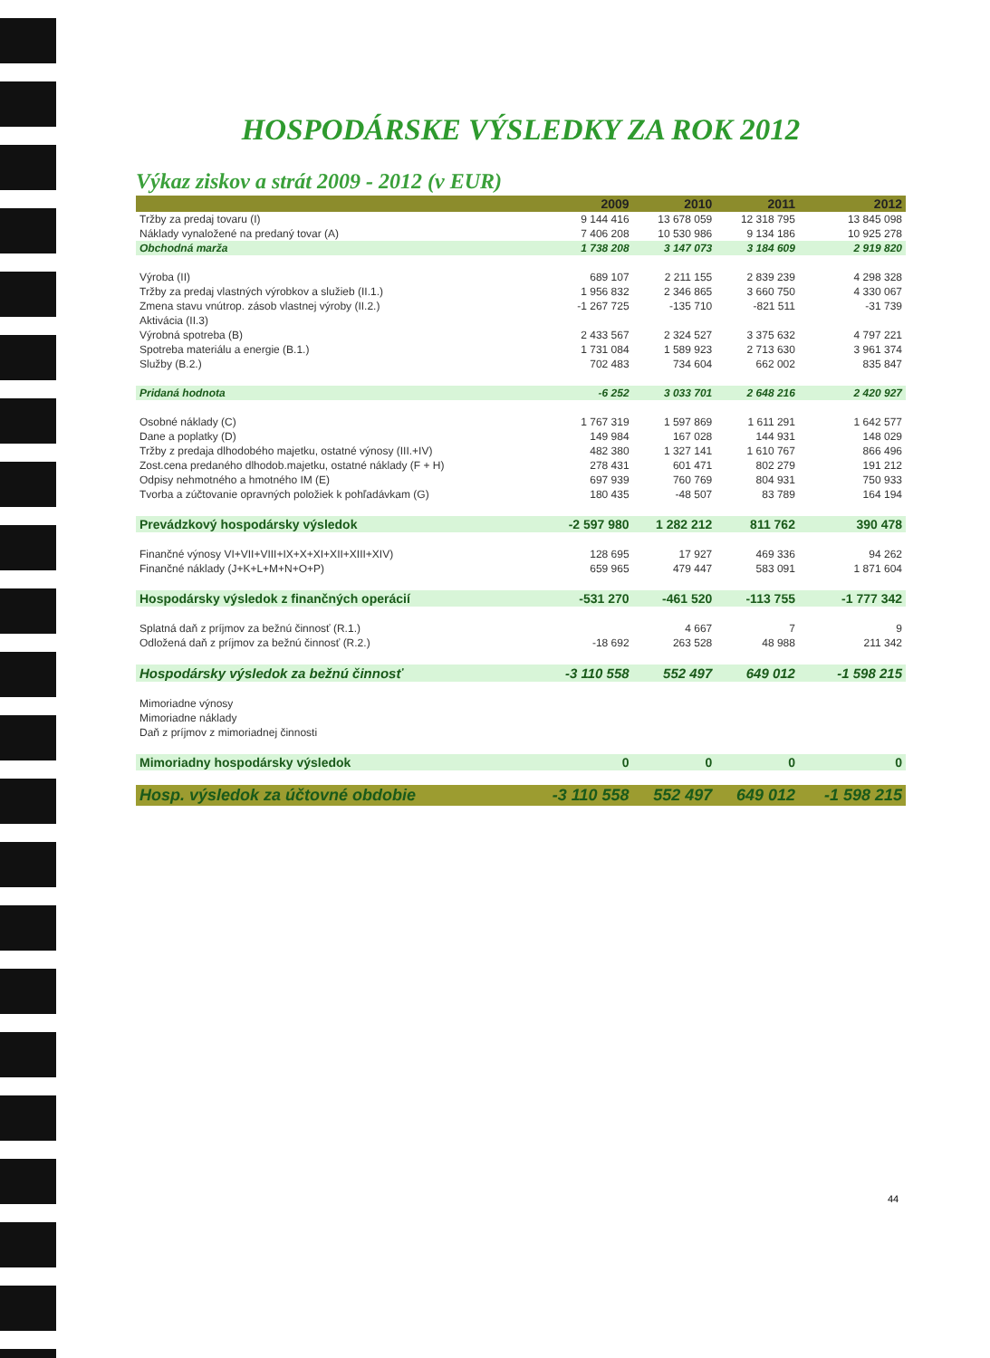HOSPODÁRSKE VÝSLEDKY ZA ROK 2012
Výkaz ziskov a strát 2009 - 2012 (v EUR)
| | 2009 | 2010 | 2011 | 2012 |
| --- | --- | --- | --- | --- |
| Tržby za predaj tovaru (I) | 9 144 416 | 13 678 059 | 12 318 795 | 13 845 098 |
| Náklady vynaložené na predaný tovar (A) | 7 406 208 | 10 530 986 | 9 134 186 | 10 925 278 |
| Obchodná marža | 1 738 208 | 3 147 073 | 3 184 609 | 2 919 820 |
| Výroba (II) | 689 107 | 2 211 155 | 2 839 239 | 4 298 328 |
| Tržby za predaj vlastných výrobkov a služieb (II.1.) | 1 956 832 | 2 346 865 | 3 660 750 | 4 330 067 |
| Zmena stavu vnútrop. zásob vlastnej výroby (II.2.) | -1 267 725 | -135 710 | -821 511 | -31 739 |
| Aktivácia (II.3) | | | | |
| Výrobná spotreba (B) | 2 433 567 | 2 324 527 | 3 375 632 | 4 797 221 |
| Spotreba materiálu a energie (B.1.) | 1 731 084 | 1 589 923 | 2 713 630 | 3 961 374 |
| Služby (B.2.) | 702 483 | 734 604 | 662 002 | 835 847 |
| Pridaná hodnota | -6 252 | 3 033 701 | 2 648 216 | 2 420 927 |
| Osobné náklady (C) | 1 767 319 | 1 597 869 | 1 611 291 | 1 642 577 |
| Dane a poplatky (D) | 149 984 | 167 028 | 144 931 | 148 029 |
| Tržby z predaja dlhodobého majetku, ostatné výnosy (III.+IV) | 482 380 | 1 327 141 | 1 610 767 | 866 496 |
| Zost.cena predaného dlhodob.majetku, ostatné náklady (F + H) | 278 431 | 601 471 | 802 279 | 191 212 |
| Odpisy nehmotného a hmotného IM (E) | 697 939 | 760 769 | 804 931 | 750 933 |
| Tvorba a zúčtovanie opravných položiek k pohľadávkam (G) | 180 435 | -48 507 | 83 789 | 164 194 |
| Prevádzkový hospodársky výsledok | -2 597 980 | 1 282 212 | 811 762 | 390 478 |
| Finančné výnosy VI+VII+VIII+IX+X+XI+XII+XIII+XIV) | 128 695 | 17 927 | 469 336 | 94 262 |
| Finančné náklady (J+K+L+M+N+O+P) | 659 965 | 479 447 | 583 091 | 1 871 604 |
| Hospodársky výsledok z finančných operácií | -531 270 | -461 520 | -113 755 | -1 777 342 |
| Splatná daň z príjmov za bežnú činnosť (R.1.) | | 4 667 | 7 | 9 |
| Odložená daň z príjmov za bežnú činnosť (R.2.) | -18 692 | 263 528 | 48 988 | 211 342 |
| Hospodársky výsledok za bežnú činnosť | -3 110 558 | 552 497 | 649 012 | -1 598 215 |
| Mimoriadne výnosy | | | | |
| Mimoriadne náklady | | | | |
| Daň z príjmov z mimoriadnej činnosti | | | | |
| Mimoriadny hospodársky výsledok | 0 | 0 | 0 | 0 |
| Hosp. výsledok za účtovné obdobie | -3 110 558 | 552 497 | 649 012 | -1 598 215 |
44